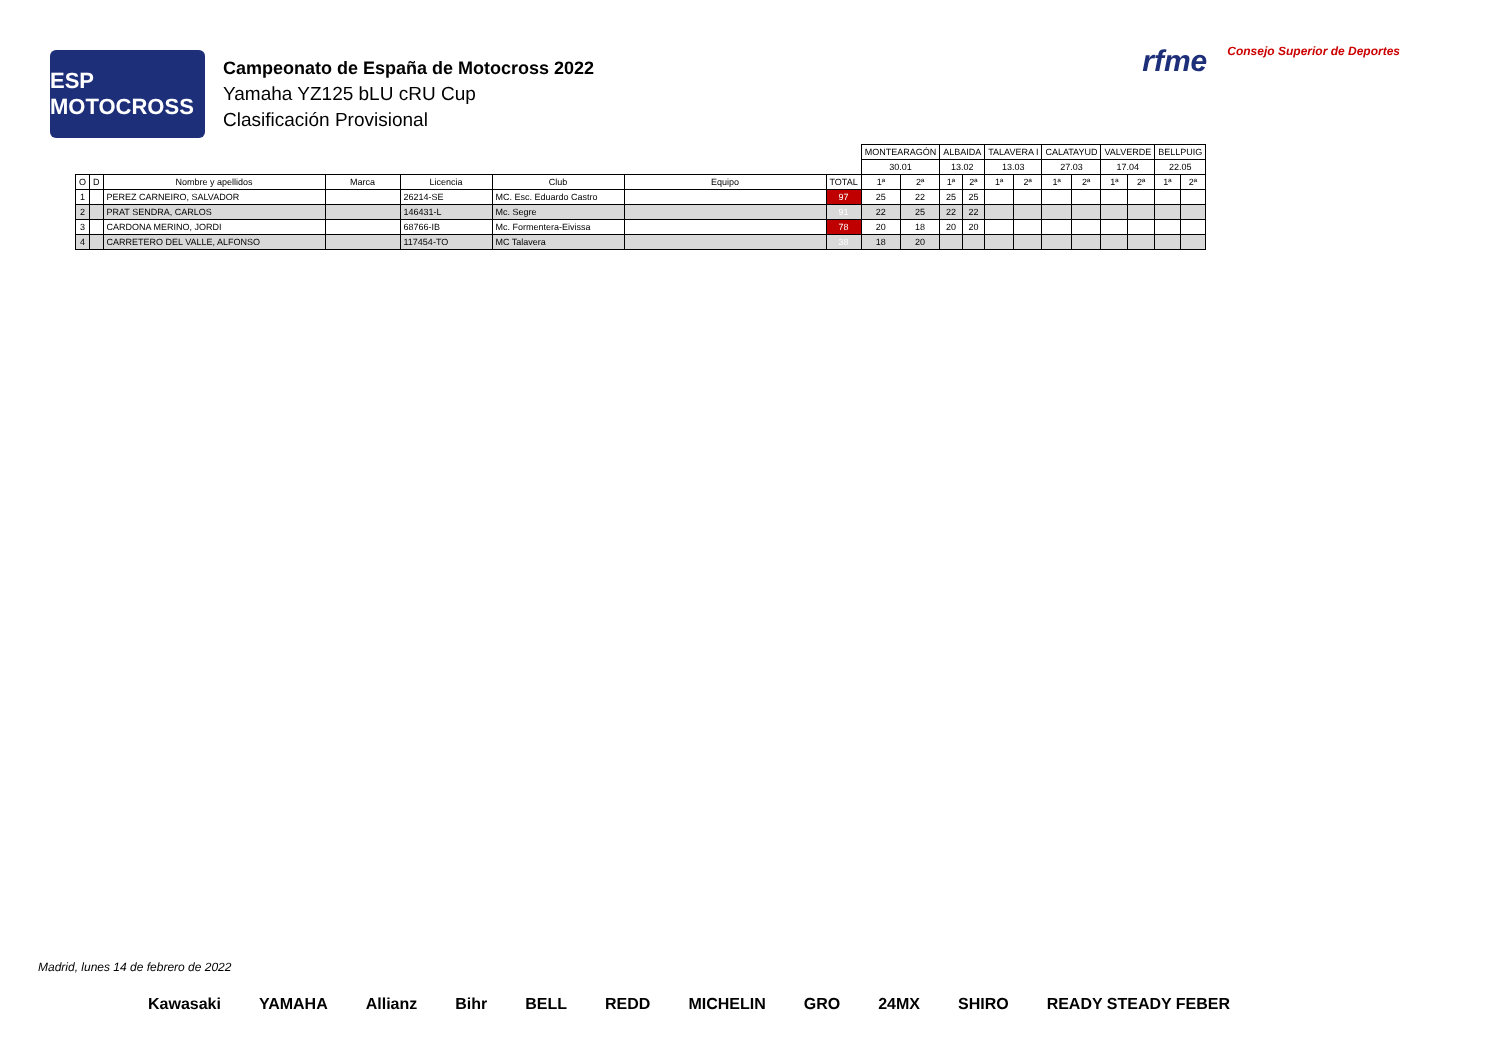ESP MOTOCROSS
Campeonato de España de Motocross 2022
Yamaha YZ125 bLU cRU Cup
Clasificación Provisional
rfme Consejo Superior de Deportes
| | | | | | | | | MONTEARAGÓN | | ALBAIDA | | TALAVERA I | | CALATAYUD | | VALVERDE | | BELLPUIG | |
| | | | | | | | | 30.01 | | 13.02 | | 13.03 | | 27.03 | | 17.04 | | 22.05 | |
| O | D | Nombre y apellidos | Marca | Licencia | Club | Equipo | TOTAL | 1ª | 2ª | 1ª | 2ª | 1ª | 2ª | 1ª | 2ª | 1ª | 2ª | 1ª | 2ª |
| 1 | | PEREZ CARNEIRO, SALVADOR | | 26214-SE | MC. Esc. Eduardo Castro | | 97 | 25 | 22 | 25 | 25 | | | | | | | | |
| 2 | | PRAT SENDRA, CARLOS | | 146431-L | Mc. Segre | | 91 | 22 | 25 | 22 | 22 | | | | | | | | |
| 3 | | CARDONA MERINO, JORDI | | 68766-IB | Mc. Formentera-Eivissa | | 78 | 20 | 18 | 20 | 20 | | | | | | | | |
| 4 | | CARRETERO DEL VALLE, ALFONSO | | 117454-TO | MC Talavera | | 38 | 18 | 20 | | | | | | | | | | |
Madrid, lunes 14 de febrero de 2022
Kawasaki YAMAHA Allianz Bihr BELL REDD MICHELIN GRO 24MX SHIRO READY STEADY FEBER